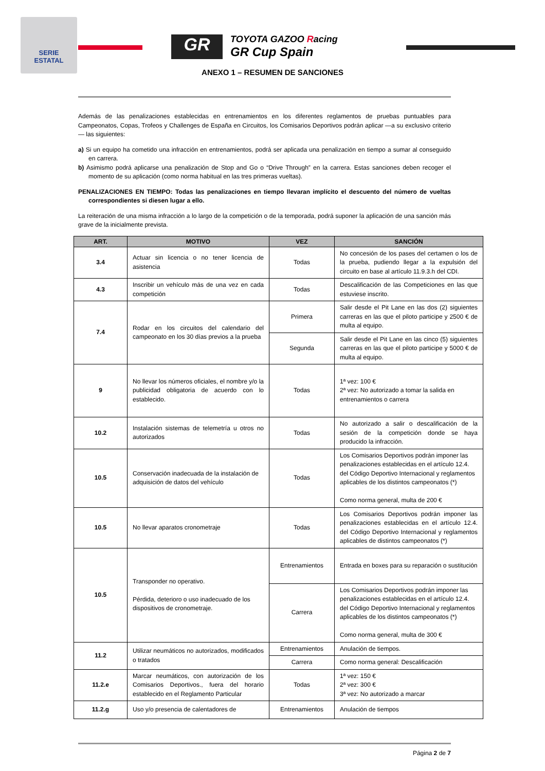SERIE
ESTATAL
GR
TOYOTA GAZOO Racing
GR Cup Spain
ANEXO 1 – RESUMEN DE SANCIONES
Además de las penalizaciones establecidas en entrenamientos en los diferentes reglamentos de pruebas puntuables para Campeonatos, Copas, Trofeos y Challenges de España en Circuitos, los Comisarios Deportivos podrán aplicar —a su exclusivo criterio— las siguientes:
a) Si un equipo ha cometido una infracción en entrenamientos, podrá ser aplicada una penalización en tiempo a sumar al conseguido en carrera.
b) Asimismo podrá aplicarse una penalización de Stop and Go o “Drive Through” en la carrera. Estas sanciones deben recoger el momento de su aplicación (como norma habitual en las tres primeras vueltas).
PENALIZACIONES EN TIEMPO: Todas las penalizaciones en tiempo llevaran implícito el descuento del número de vueltas correspondientes si diesen lugar a ello.
La reiteración de una misma infracción a lo largo de la competición o de la temporada, podrá suponer la aplicación de una sanción más grave de la inicialmente prevista.
| ART. | MOTIVO | VEZ | SANCIÓN |
| --- | --- | --- | --- |
| 3.4 | Actuar sin licencia o no tener licencia de asistencia | Todas | No concesión de los pases del certamen o los de la prueba, pudiendo llegar a la expulsión del circuito en base al artículo 11.9.3.h del CDI. |
| 4.3 | Inscribir un vehículo más de una vez en cada competición | Todas | Descalificación de las Competiciones en las que estuviese inscrito. |
| 7.4 | Rodar en los circuitos del calendario del campeonato en los 30 días previos a la prueba | Primera | Salir desde el Pit Lane en las dos (2) siguientes carreras en las que el piloto participe y 2500 € de multa al equipo. |
| | | Segunda | Salir desde el Pit Lane en las cinco (5) siguientes carreras en las que el piloto participe y 5000 € de multa al equipo. |
| 9 | No llevar los números oficiales, el nombre y/o la publicidad obligatoria de acuerdo con lo establecido. | Todas | 1ª vez: 100 € 2ª vez: No autorizado a tomar la salida en entrenamientos o carrera |
| 10.2 | Instalación sistemas de telemetría u otros no autorizados | Todas | No autorizado a salir o descalificación de la sesión de la competición donde se haya producido la infracción. |
| 10.5 | Conservación inadecuada de la instalación de adquisición de datos del vehículo | Todas | Los Comisarios Deportivos podrán imponer las penalizaciones establecidas en el artículo 12.4. del Código Deportivo Internacional y reglamentos aplicables de los distintos campeonatos (*) Como norma general, multa de 200 € |
| 10.5 | No llevar aparatos cronometraje | Todas | Los Comisarios Deportivos podrán imponer las penalizaciones establecidas en el artículo 12.4. del Código Deportivo Internacional y reglamentos aplicables de distintos campeonatos (*) |
| 10.5 | Transponder no operativo. Pérdida, deterioro o uso inadecuado de los dispositivos de cronometraje. | Entrenamientos | Entrada en boxes para su reparación o sustitución |
| | | Carrera | Los Comisarios Deportivos podrán imponer las penalizaciones establecidas en el artículo 12.4. del Código Deportivo Internacional y reglamentos aplicables de los distintos campeonatos (*) Como norma general, multa de 300 € |
| 11.2 | Utilizar neumáticos no autorizados, modificados o tratados | Entrenamientos | Anulación de tiempos. |
| | | Carrera | Como norma general: Descalificación |
| 11.2.e | Marcar neumáticos, con autorización de los Comisarios Deportivos., fuera del horario establecido en el Reglamento Particular | Todas | 1ª vez: 150 € 2ª vez: 300 € 3ª vez: No autorizado a marcar |
| 11.2.g | Uso y/o presencia de calentadores de | Entrenamientos | Anulación de tiempos |
Página 2 de 7